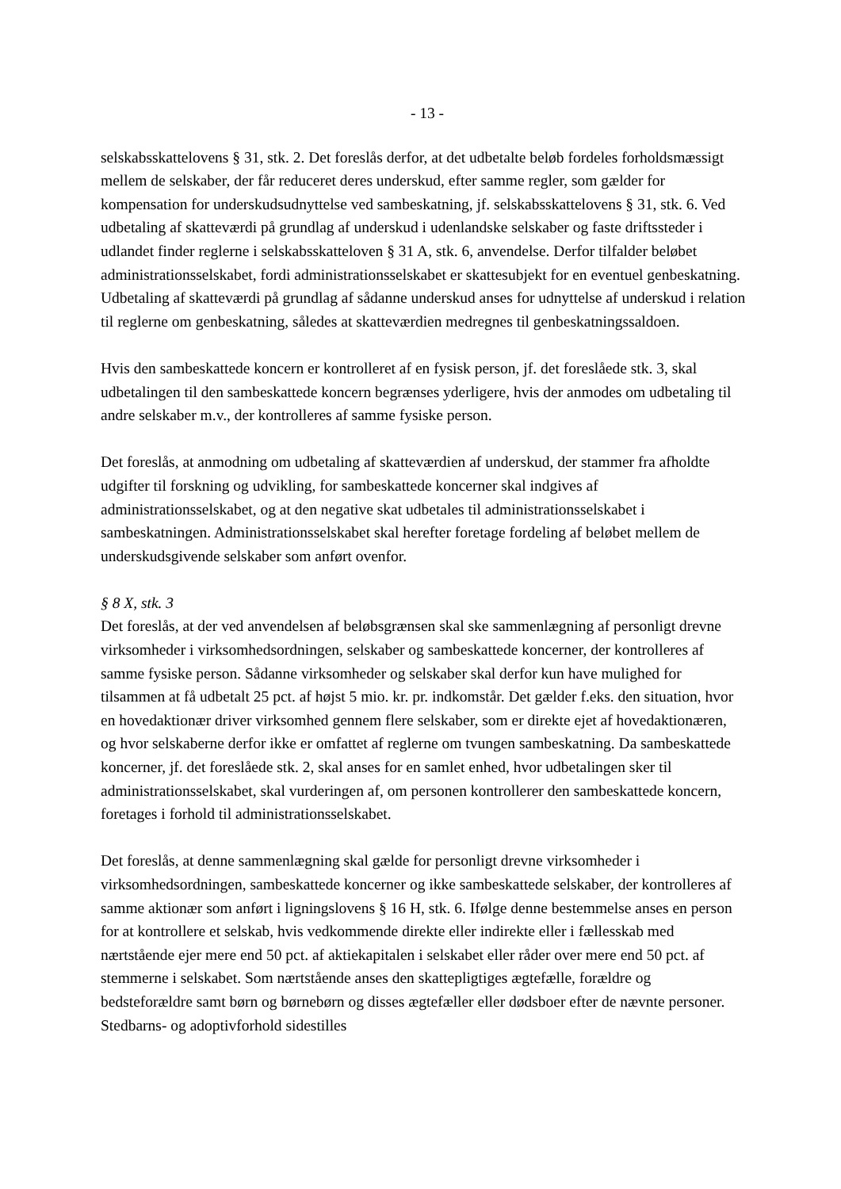- 13 -
selskabsskattelovens § 31, stk. 2. Det foreslås derfor, at det udbetalte beløb fordeles forholdsmæssigt mellem de selskaber, der får reduceret deres underskud, efter samme regler, som gælder for kompensation for underskudsudnyttelse ved sambeskatning, jf. selskabsskattelovens § 31, stk. 6. Ved udbetaling af skatteværdi på grundlag af underskud i udenlandske selskaber og faste driftssteder i udlandet finder reglerne i selskabsskatteloven § 31 A, stk. 6, anvendelse. Derfor tilfalder beløbet administrationsselskabet, fordi administrationsselskabet er skattesubjekt for en eventuel genbeskatning. Udbetaling af skatteværdi på grundlag af sådanne underskud anses for udnyttelse af underskud i relation til reglerne om genbeskatning, således at skatteværdien medregnes til genbeskatningssaldoen.
Hvis den sambeskattede koncern er kontrolleret af en fysisk person, jf. det foreslåede stk. 3, skal udbetalingen til den sambeskattede koncern begrænses yderligere, hvis der anmodes om udbetaling til andre selskaber m.v., der kontrolleres af samme fysiske person.
Det foreslås, at anmodning om udbetaling af skatteværdien af underskud, der stammer fra afholdte udgifter til forskning og udvikling, for sambeskattede koncerner skal indgives af administrationsselskabet, og at den negative skat udbetales til administrationsselskabet i sambeskatningen. Administrationsselskabet skal herefter foretage fordeling af beløbet mellem de underskudsgivende selskaber som anført ovenfor.
§ 8 X, stk. 3
Det foreslås, at der ved anvendelsen af beløbsgrænsen skal ske sammenlægning af personligt drevne virksomheder i virksomhedsordningen, selskaber og sambeskattede koncerner, der kontrolleres af samme fysiske person. Sådanne virksomheder og selskaber skal derfor kun have mulighed for tilsammen at få udbetalt 25 pct. af højst 5 mio. kr. pr. indkomstår. Det gælder f.eks. den situation, hvor en hovedaktionær driver virksomhed gennem flere selskaber, som er direkte ejet af hovedaktionæren, og hvor selskaberne derfor ikke er omfattet af reglerne om tvungen sambeskatning. Da sambeskattede koncerner, jf. det foreslåede stk. 2, skal anses for en samlet enhed, hvor udbetalingen sker til administrationsselskabet, skal vurderingen af, om personen kontrollerer den sambeskattede koncern, foretages i forhold til administrationsselskabet.
Det foreslås, at denne sammenlægning skal gælde for personligt drevne virksomheder i virksomhedsordningen, sambeskattede koncerner og ikke sambeskattede selskaber, der kontrolleres af samme aktionær som anført i ligningslovens § 16 H, stk. 6. Ifølge denne bestemmelse anses en person for at kontrollere et selskab, hvis vedkommende direkte eller indirekte eller i fællesskab med nærtstående ejer mere end 50 pct. af aktiekapitalen i selskabet eller råder over mere end 50 pct. af stemmerne i selskabet. Som nærtstående anses den skattepligtiges ægtefælle, forældre og bedsteforældre samt børn og børnebørn og disses ægtefæller eller dødsboer efter de nævnte personer. Stedbarns- og adoptivforhold sidestilles